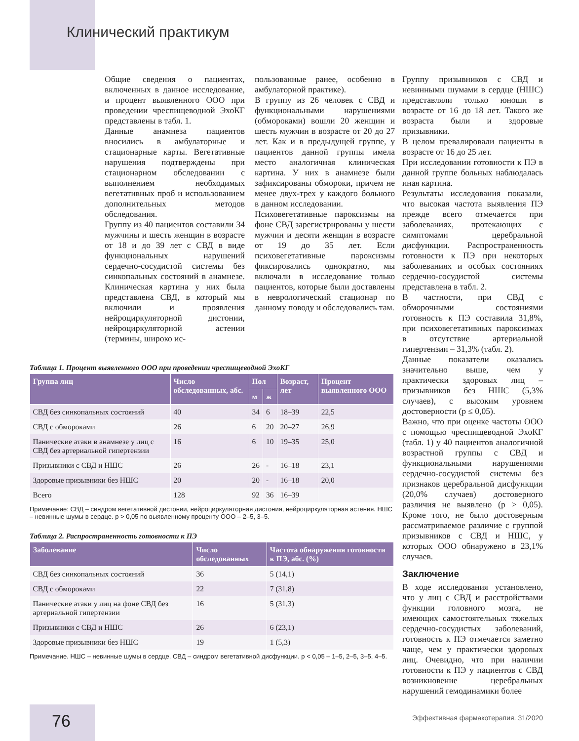Клинический практикум
Общие сведения о пациентах, включенных в данное исследование, и процент выявленного ООО при проведении чреспищеводной ЭхоКГ представлены в табл. 1.
Данные анамнеза пациентов вносились в амбулаторные и стационарные карты. Вегетативные нарушения подтверждены при стационарном обследовании с выполнением необходимых вегетативных проб и использованием дополнительных методов обследования.
Группу из 40 пациентов составили 34 мужчины и шесть женщин в возрасте от 18 и до 39 лет с СВД в виде функциональных нарушений сердечно-сосудистой системы без синкопальных состояний в анамнезе. Клиническая картина у них была представлена СВД, в который мы включили и проявления нейроциркуляторной дистонии, нейроциркуляторной астении (термины, широко ис-
пользованные ранее, особенно в амбулаторной практике).
В группу из 26 человек с СВД и функциональными нарушениями (обмороками) вошли 20 женщин и шесть мужчин в возрасте от 20 до 27 лет. Как и в предыдущей группе, у пациентов данной группы имела место аналогичная клиническая картина. У них в анамнезе были зафиксированы обмороки, причем не менее двух-трех у каждого больного в данном исследовании.
Психовегетативные пароксизмы на фоне СВД зарегистрированы у шести мужчин и десяти женщин в возрасте от 19 до 35 лет. Если психовегетативные пароксизмы фиксировались однократно, мы включали в исследование только пациентов, которые были доставлены в неврологический стационар по данному поводу и обследовались там.
Таблица 1. Процент выявленного ООО при проведении чреспищеводной ЭхоКГ
| Группа лиц | Число обследованных, абс. | Пол | | Возраст, лет | Процент выявленного ООО |
| --- | --- | --- | --- | --- | --- |
| | | м | ж | | |
| СВД без синкопальных состояний | 40 | 34 | 6 | 18–39 | 22,5 |
| СВД с обмороками | 26 | 6 | 20 | 20–27 | 26,9 |
| Панические атаки в анамнезе у лиц с СВД без артериальной гипертензии | 16 | 6 | 10 | 19–35 | 25,0 |
| Призывники с СВД и НШС | 26 | 26 | - | 16–18 | 23,1 |
| Здоровые призывники без НШС | 20 | 20 | - | 16–18 | 20,0 |
| Всего | 128 | 92 | 36 | 16–39 | |
Примечание: СВД – синдром вегетативной дистонии, нейроциркуляторная дистония, нейроциркуляторная астения. НШС – невинные шумы в сердце. p > 0,05 по выявленному проценту ООО – 2–5, 3–5.
Таблица 2. Распространенность готовности к ПЭ
| Заболевание | Число обследованных | Частота обнаружения готовности к ПЭ, абс. (%) |
| --- | --- | --- |
| СВД без синкопальных состояний | 36 | 5 (14,1) |
| СВД с обмороками | 22 | 7 (31,8) |
| Панические атаки у лиц на фоне СВД без артериальной гипертензии | 16 | 5 (31,3) |
| Призывники с СВД и НШС | 26 | 6 (23,1) |
| Здоровые призывники без НШС | 19 | 1 (5,3) |
Примечание. НШС – невинные шумы в сердце. СВД – синдром вегетативной дисфункции. p < 0,05 – 1–5, 2–5, 3–5, 4–5.
Группу призывников с СВД и невинными шумами в сердце (НШС) представляли только юноши в возрасте от 16 до 18 лет. Такого же возраста были и здоровые призывники.
В целом превалировали пациенты в возрасте от 16 до 25 лет.
При исследовании готовности к ПЭ в данной группе больных наблюдалась иная картина.
Результаты исследования показали, что высокая частота выявления ПЭ прежде всего отмечается при заболеваниях, протекающих с симптомами церебральной дисфункции. Распространенность готовности к ПЭ при некоторых заболеваниях и особых состояниях сердечно-сосудистой системы представлена в табл. 2.
В частности, при СВД с обморочными состояниями готовность к ПЭ составила 31,8%, при психовегетативных пароксизмах в отсутствие артериальной гипертензии – 31,3% (табл. 2).
Данные показатели оказались значительно выше, чем у практически здоровых лиц – призывников без НШС (5,3% случаев), с высоким уровнем достоверности (p ≤ 0,05).
Важно, что при оценке частоты ООО с помощью чреспищеводной ЭхоКГ (табл. 1) у 40 пациентов аналогичной возрастной группы с СВД и функциональными нарушениями сердечно-сосудистой системы без признаков церебральной дисфункции (20,0% случаев) достоверного различия не выявлено (p > 0,05). Кроме того, не было достоверным рассматриваемое различие с группой призывников с СВД и НШС, у которых ООО обнаружено в 23,1% случаев.
Заключение
В ходе исследования установлено, что у лиц с СВД и расстройствами функции головного мозга, не имеющих самостоятельных тяжелых сердечно-сосудистых заболеваний, готовность к ПЭ отмечается заметно чаще, чем у практически здоровых лиц. Очевидно, что при наличии готовности к ПЭ у пациентов с СВД возникновение церебральных нарушений гемодинамики более
76
Эффективная фармакотерапия. 31/2020